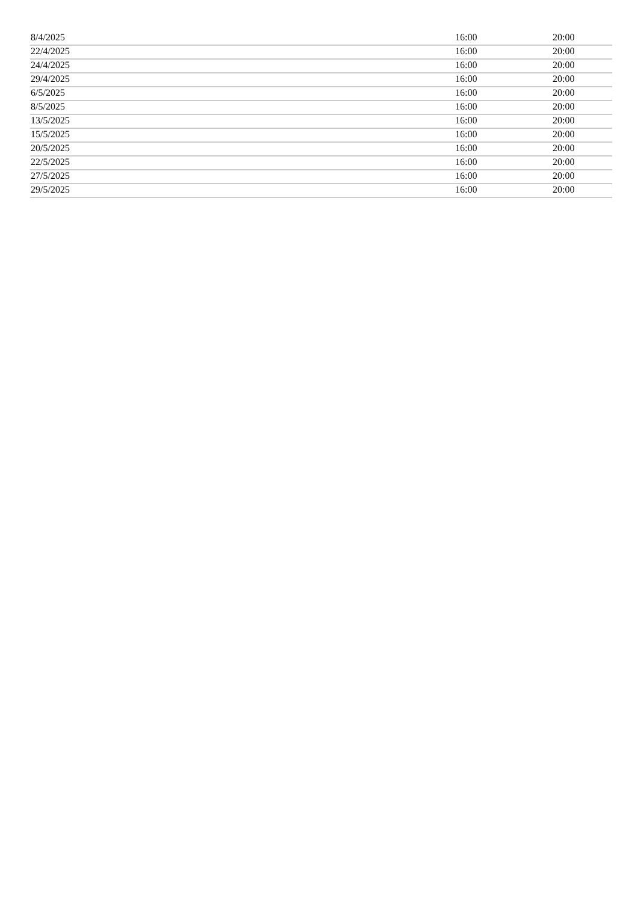| 8/4/2025 | 16:00 | 20:00 |
| 22/4/2025 | 16:00 | 20:00 |
| 24/4/2025 | 16:00 | 20:00 |
| 29/4/2025 | 16:00 | 20:00 |
| 6/5/2025 | 16:00 | 20:00 |
| 8/5/2025 | 16:00 | 20:00 |
| 13/5/2025 | 16:00 | 20:00 |
| 15/5/2025 | 16:00 | 20:00 |
| 20/5/2025 | 16:00 | 20:00 |
| 22/5/2025 | 16:00 | 20:00 |
| 27/5/2025 | 16:00 | 20:00 |
| 29/5/2025 | 16:00 | 20:00 |